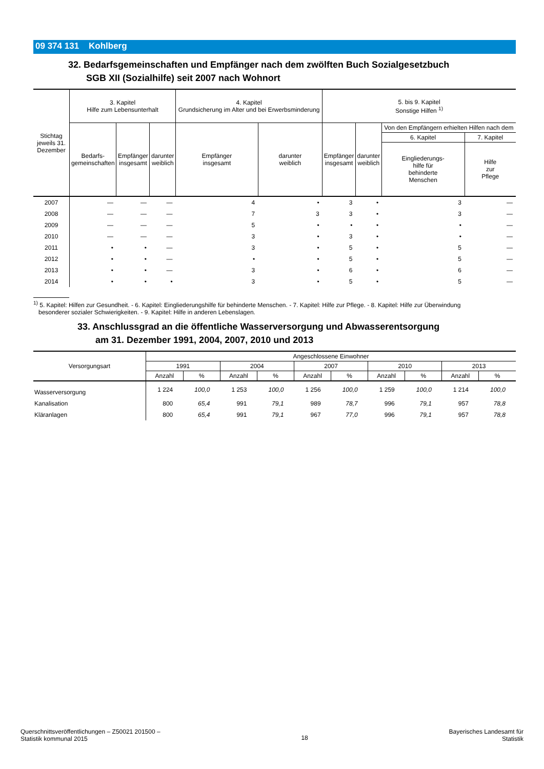09 374 131 Kohlberg
32. Bedarfsgemeinschaften und Empfänger nach dem zwölften Buch Sozialgesetzbuch
SGB XII (Sozialhilfe) seit 2007 nach Wohnort
| Stichtag jeweils 31. Dezember | 3. Kapitel Hilfe zum Lebensunterhalt | | | 4. Kapitel Grundsicherung im Alter und bei Erwerbsminderung | | 5. bis 9. Kapitel Sonstige Hilfen <sup>1)</sup> | | | |
| --- | --- | --- | --- | --- | --- | --- | --- | --- | --- |
| | Bedarfs- gemeinschaften | Empfänger insgesamt | darunter weiblich | Empfänger insgesamt | darunter weiblich | Empfänger insgesamt | darunter weiblich | Von den Empfängern erhielten Hilfen nach dem | |
| | | | | | | | | 6. Kapitel | 7. Kapitel |
| | | | | | | | | Eingliederungs- hilfe für behinderte Menschen | Hilfe zur Pflege |
| 2007 | — | — | — | 4 | • | 3 | • | 3 | — |
| 2008 | — | — | — | 7 | 3 | 3 | • | 3 | — |
| 2009 | — | — | — | 5 | • | • | • | • | — |
| 2010 | — | — | — | 3 | • | 3 | • | • | — |
| 2011 | • | • | — | 3 | • | 5 | • | 5 | — |
| 2012 | • | • | — | • | • | 5 | • | 5 | — |
| 2013 | • | • | — | 3 | • | 6 | • | 6 | — |
| 2014 | • | • | • | 3 | • | 5 | • | 5 | — |
<sup>1)</sup> 5. Kapitel: Hilfen zur Gesundheit. - 6. Kapitel: Eingliederungshilfe für behinderte Menschen. - 7. Kapitel: Hilfe zur Pflege. - 8. Kapitel: Hilfe zur Überwindung
besonderer sozialer Schwierigkeiten. - 9. Kapitel: Hilfe in anderen Lebenslagen.
33. Anschlussgrad an die öffentliche Wasserversorgung und Abwasserentsorgung
am 31. Dezember 1991, 2004, 2007, 2010 und 2013
| Versorgungsart | Angeschlossene Einwohner | | | | | | | | | |
| --- | --- | --- | --- | --- | --- | --- | --- | --- | --- | --- |
| | 1991 | | 2004 | | 2007 | | 2010 | | 2013 | |
| | Anzahl | % | Anzahl | % | Anzahl | % | Anzahl | % | Anzahl | % |
| Wasserversorgung | 1 224 | 100,0 | 1 253 | 100,0 | 1 256 | 100,0 | 1 259 | 100,0 | 1 214 | 100,0 |
| Kanalisation | 800 | 65,4 | 991 | 79,1 | 989 | 78,7 | 996 | 79,1 | 957 | 78,8 |
| Kläranlagen | 800 | 65,4 | 991 | 79,1 | 967 | 77,0 | 996 | 79,1 | 957 | 78,8 |
Querschnittsveröffentlichungen – Z50021 201500 –
Statistik kommunal 2015
18
Bayerisches Landesamt für
Statistik